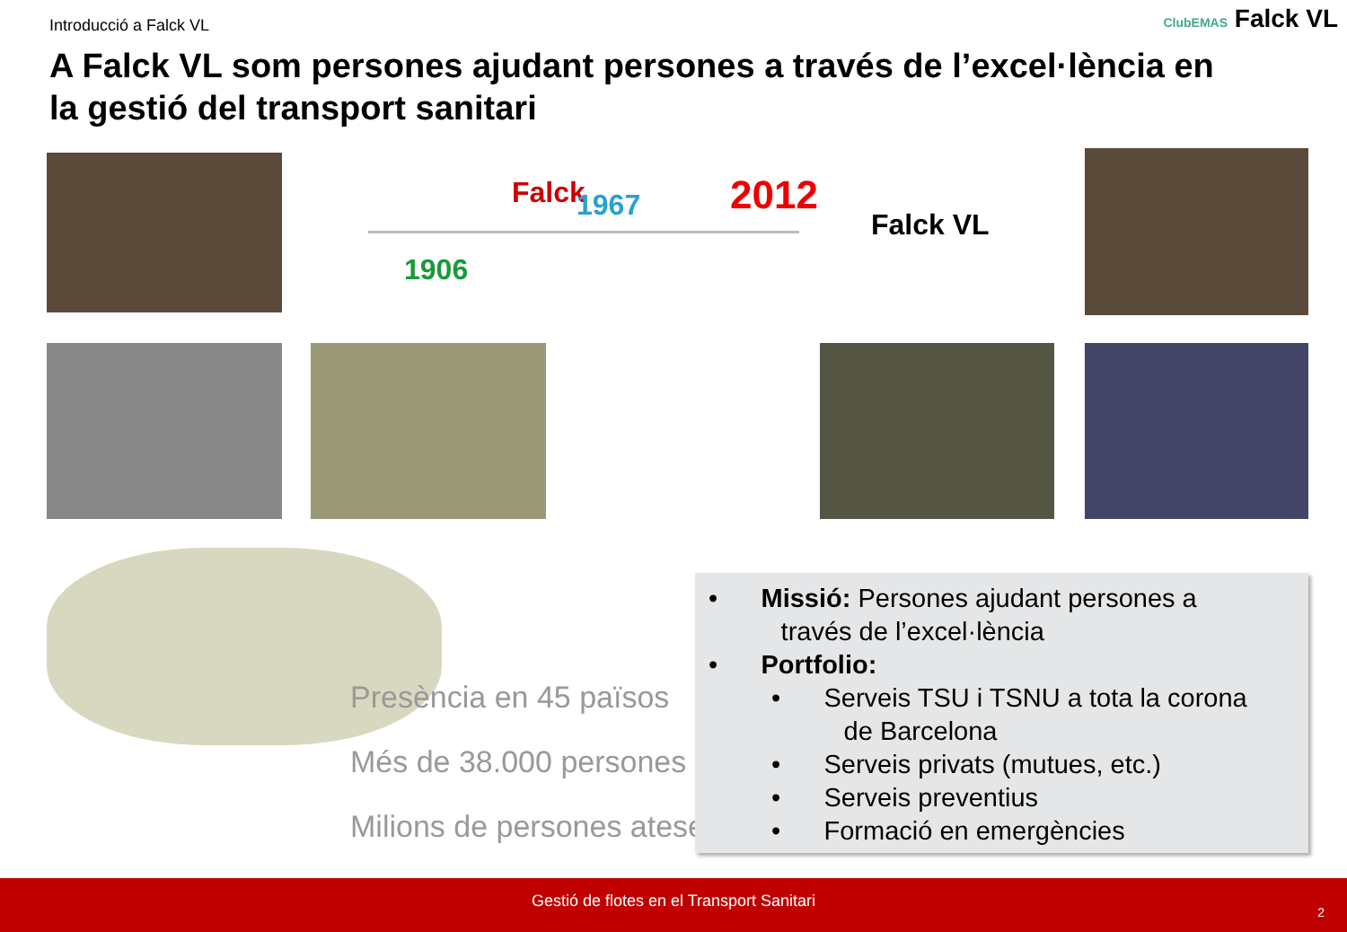Introducció a Falck VL ClubEMAS Falck VL
A Falck VL som persones ajudant persones a través de l’excel·lència en la gestió del transport sanitari
Falck 1967 2012
Falck VL
1906
Presència en 45 països
Més de 38.000 persones
Milions de persones ateses
• Missió: Persones ajudant persones a
través de l’excel·lència
• Portfolio:
• Serveis TSU i TSNU a tota la corona
de Barcelona
• Serveis privats (mutues, etc.)
• Serveis preventius
• Formació en emergències
Gestió de flotes en el Transport Sanitari
2